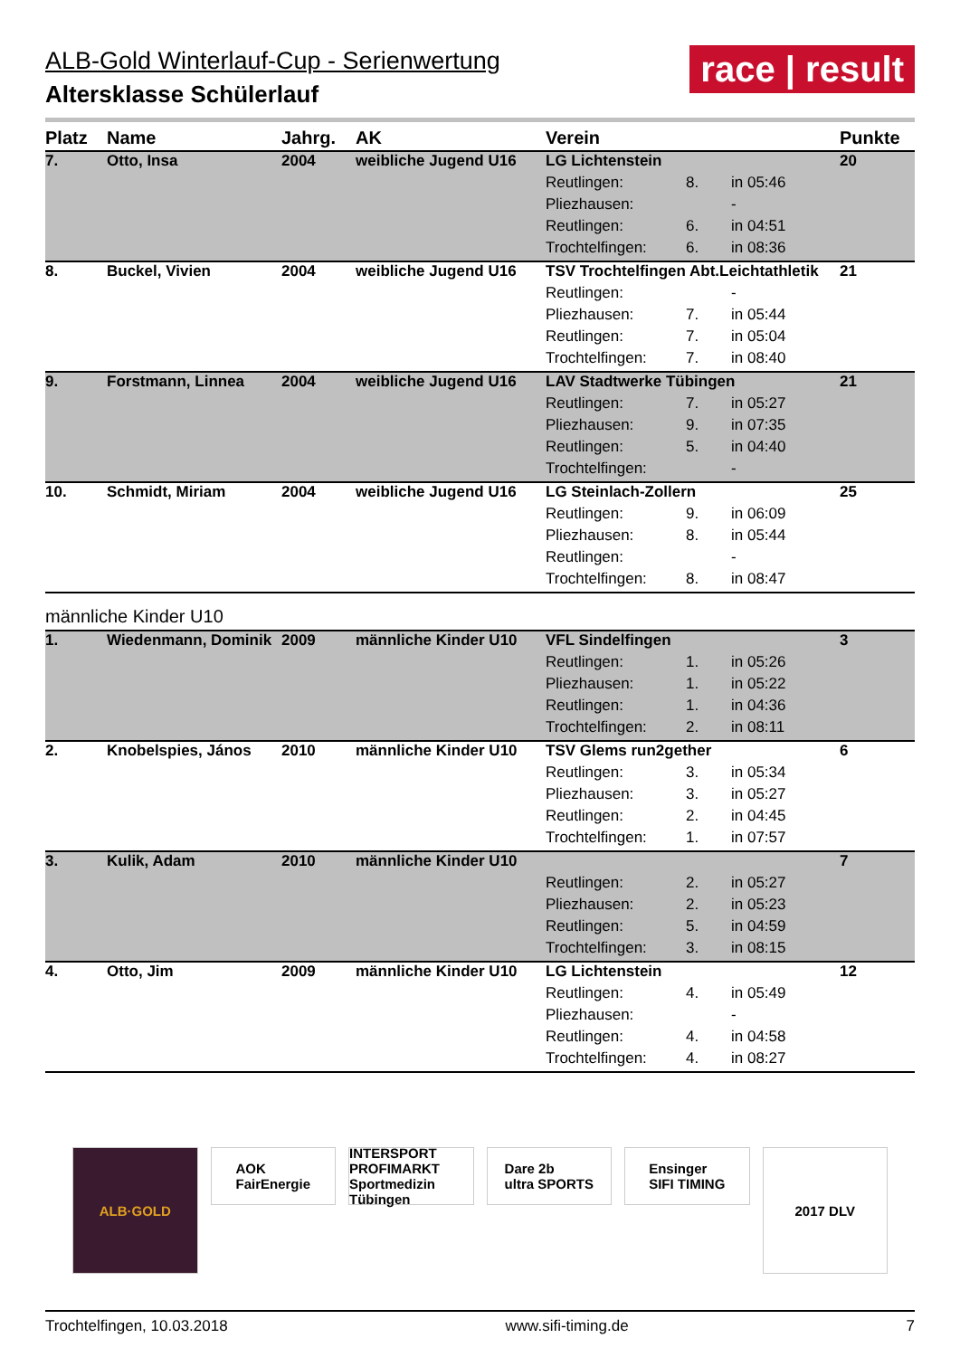ALB-Gold Winterlauf-Cup - Serienwertung
Altersklasse Schülerlauf
race | result
| Platz | Name | Jahrg. | AK | Verein | | | Punkte |
| --- | --- | --- | --- | --- | --- | --- | --- |
| 7. | Otto, Insa | 2004 | weibliche Jugend U16 | LG Lichtenstein | | | 20 |
| | | | | Reutlingen: | 8. | in 05:46 | |
| | | | | Pliezhausen: | | - | |
| | | | | Reutlingen: | 6. | in 04:51 | |
| | | | | Trochtelfingen: | 6. | in 08:36 | |
| 8. | Buckel, Vivien | 2004 | weibliche Jugend U16 | TSV Trochtelfingen Abt.Leichtathletik | | | 21 |
| | | | | Reutlingen: | | - | |
| | | | | Pliezhausen: | 7. | in 05:44 | |
| | | | | Reutlingen: | 7. | in 05:04 | |
| | | | | Trochtelfingen: | 7. | in 08:40 | |
| 9. | Forstmann, Linnea | 2004 | weibliche Jugend U16 | LAV Stadtwerke Tübingen | | | 21 |
| | | | | Reutlingen: | 7. | in 05:27 | |
| | | | | Pliezhausen: | 9. | in 07:35 | |
| | | | | Reutlingen: | 5. | in 04:40 | |
| | | | | Trochtelfingen: | | - | |
| 10. | Schmidt, Miriam | 2004 | weibliche Jugend U16 | LG Steinlach-Zollern | | | 25 |
| | | | | Reutlingen: | 9. | in 06:09 | |
| | | | | Pliezhausen: | 8. | in 05:44 | |
| | | | | Reutlingen: | | - | |
| | | | | Trochtelfingen: | 8. | in 08:47 | |
| männliche Kinder U10 | | | | | | | |
| 1. | Wiedenmann, Dominik | 2009 | männliche Kinder U10 | VFL Sindelfingen | | | 3 |
| | | | | Reutlingen: | 1. | in 05:26 | |
| | | | | Pliezhausen: | 1. | in 05:22 | |
| | | | | Reutlingen: | 1. | in 04:36 | |
| | | | | Trochtelfingen: | 2. | in 08:11 | |
| 2. | Knobelspies, János | 2010 | männliche Kinder U10 | TSV Glems run2gether | | | 6 |
| | | | | Reutlingen: | 3. | in 05:34 | |
| | | | | Pliezhausen: | 3. | in 05:27 | |
| | | | | Reutlingen: | 2. | in 04:45 | |
| | | | | Trochtelfingen: | 1. | in 07:57 | |
| 3. | Kulik, Adam | 2010 | männliche Kinder U10 | | | | 7 |
| | | | | Reutlingen: | 2. | in 05:27 | |
| | | | | Pliezhausen: | 2. | in 05:23 | |
| | | | | Reutlingen: | 5. | in 04:59 | |
| | | | | Trochtelfingen: | 3. | in 08:15 | |
| 4. | Otto, Jim | 2009 | männliche Kinder U10 | LG Lichtenstein | | | 12 |
| | | | | Reutlingen: | 4. | in 05:49 | |
| | | | | Pliezhausen: | | - | |
| | | | | Reutlingen: | 4. | in 04:58 | |
| | | | | Trochtelfingen: | 4. | in 08:27 | |
ALB·GOLD
AOK
FairEnergie
INTERSPORT PROFIMARKT
Sportmedizin Tübingen
Dare 2b
ultra SPORTS
Ensinger
SIFI TIMING
2017 DLV
Trochtelfingen, 10.03.2018 www.sifi-timing.de 7